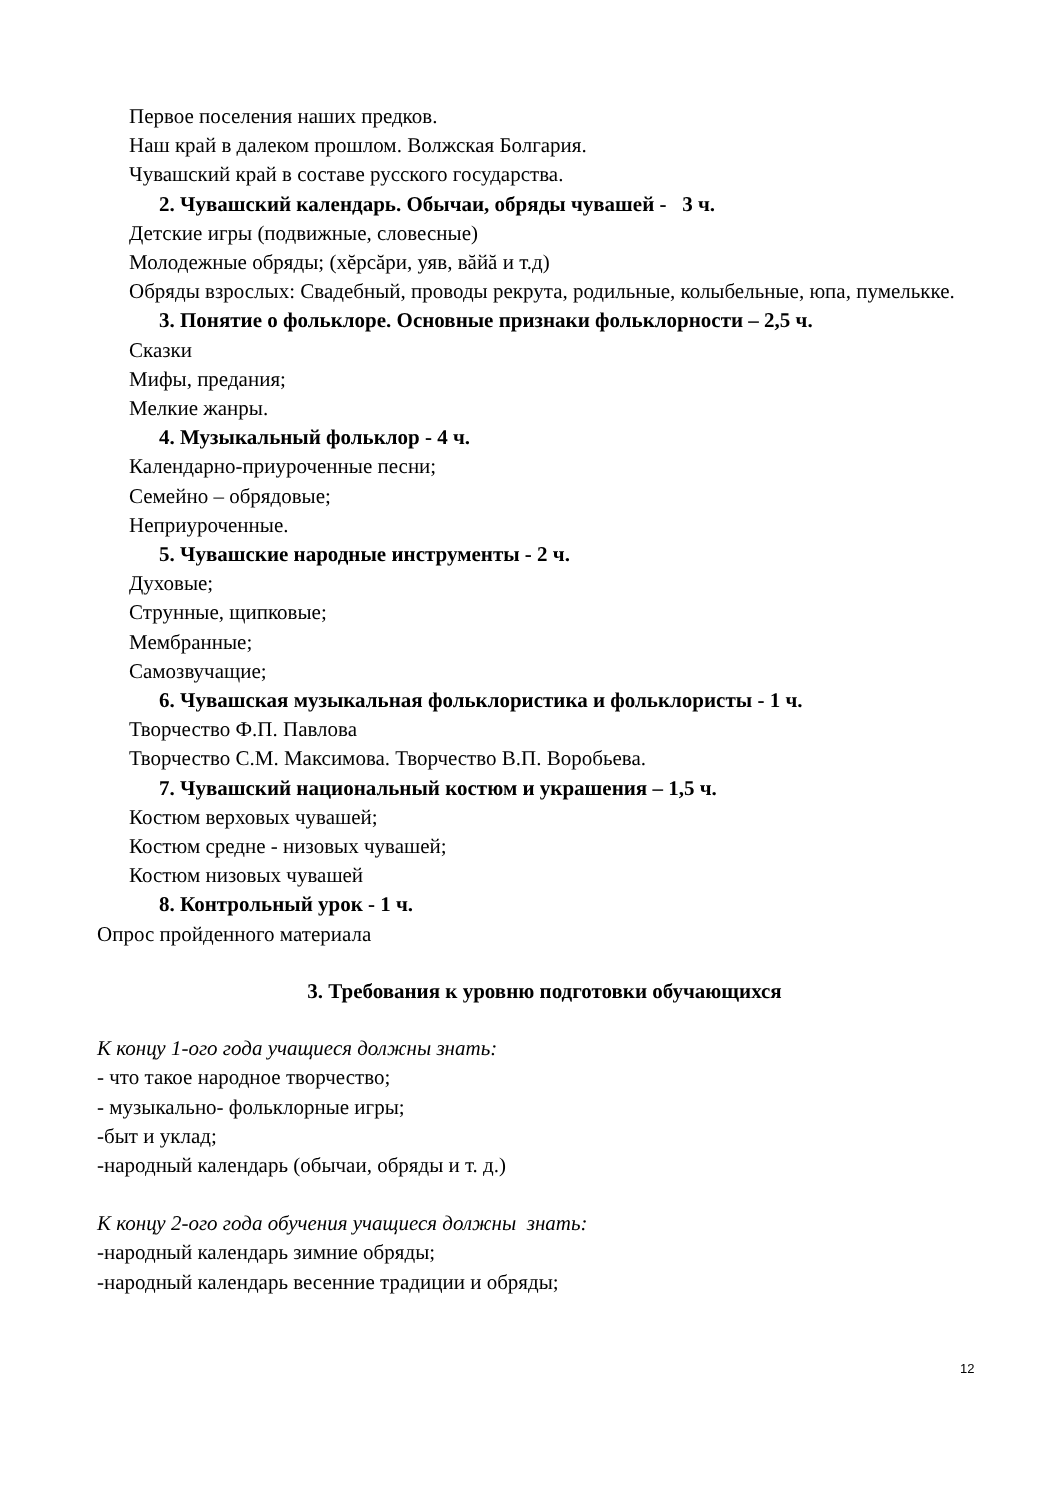Первое поселения наших предков.
Наш край в далеком прошлом. Волжская Болгария.
Чувашский край в составе русского государства.
2. Чувашский календарь. Обычаи, обряды чувашей - 3 ч.
Детские игры (подвижные, словесные)
Молодежные обряды; (хĕрсăри, уяв, вăйă и т.д)
Обряды взрослых: Свадебный, проводы рекрута, родильные, колыбельные, юпа, пумелькке.
3. Понятие о фольклоре. Основные признаки фольклорности – 2,5 ч.
Сказки
Мифы, предания;
Мелкие жанры.
4. Музыкальный фольклор - 4 ч.
Календарно-приуроченные песни;
Семейно – обрядовые;
Неприуроченные.
5. Чувашские народные инструменты - 2 ч.
Духовые;
Струнные, щипковые;
Мембранные;
Самозвучащие;
6. Чувашская музыкальная фольклористика и фольклористы - 1 ч.
Творчество Ф.П. Павлова
Творчество С.М. Максимова. Творчество В.П. Воробьева.
7. Чувашский национальный костюм и украшения – 1,5 ч.
Костюм верховых чувашей;
Костюм средне - низовых чувашей;
Костюм низовых чувашей
8. Контрольный урок - 1 ч.
Опрос пройденного материала
3. Требования к уровню подготовки обучающихся
К концу 1-ого года учащиеся должны знать:
- что такое народное творчество;
- музыкально- фольклорные игры;
-быт и уклад;
-народный календарь (обычаи, обряды и т. д.)
К концу 2-ого года обучения учащиеся должны знать:
-народный календарь зимние обряды;
-народный календарь весенние традиции и обряды;
12